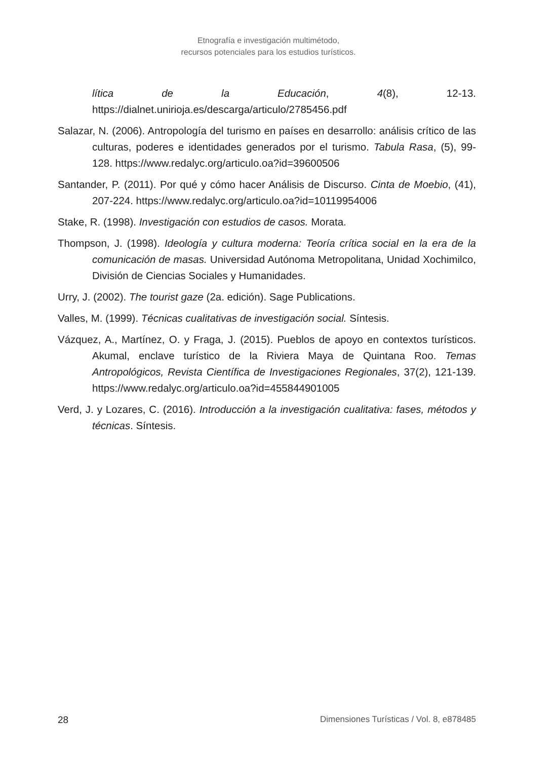Etnografía e investigación multimétodo,
recursos potenciales para los estudios turísticos.
lítica de la Educación, 4(8), 12-13. https://dialnet.unirioja.es/descarga/articulo/2785456.pdf
Salazar, N. (2006). Antropología del turismo en países en desarrollo: análisis crítico de las culturas, poderes e identidades generados por el turismo. Tabula Rasa, (5), 99-128. https://www.redalyc.org/articulo.oa?id=39600506
Santander, P. (2011). Por qué y cómo hacer Análisis de Discurso. Cinta de Moebio, (41), 207-224. https://www.redalyc.org/articulo.oa?id=10119954006
Stake, R. (1998). Investigación con estudios de casos. Morata.
Thompson, J. (1998). Ideología y cultura moderna: Teoría crítica social en la era de la comunicación de masas. Universidad Autónoma Metropolitana, Unidad Xochimilco, División de Ciencias Sociales y Humanidades.
Urry, J. (2002). The tourist gaze (2a. edición). Sage Publications.
Valles, M. (1999). Técnicas cualitativas de investigación social. Síntesis.
Vázquez, A., Martínez, O. y Fraga, J. (2015). Pueblos de apoyo en contextos turísticos. Akumal, enclave turístico de la Riviera Maya de Quintana Roo. Temas Antropológicos, Revista Científica de Investigaciones Regionales, 37(2), 121-139. https://www.redalyc.org/articulo.oa?id=455844901005
Verd, J. y Lozares, C. (2016). Introducción a la investigación cualitativa: fases, métodos y técnicas. Síntesis.
28 Dimensiones Turísticas / Vol. 8, e878485